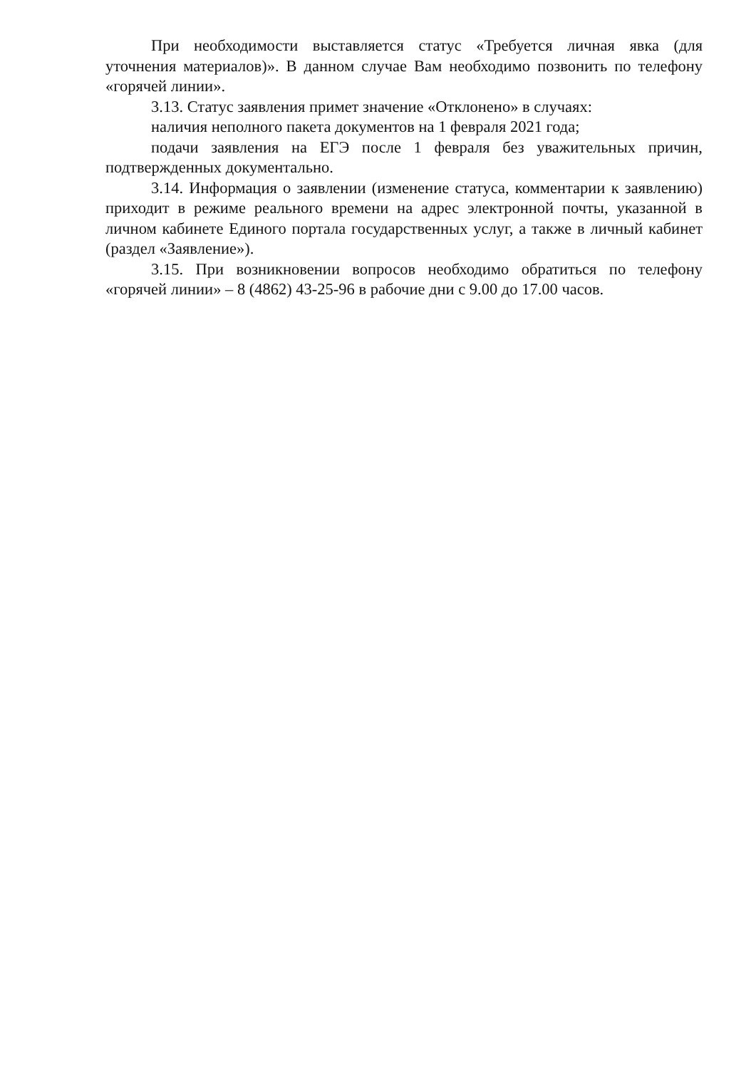При необходимости выставляется статус «Требуется личная явка (для уточнения материалов)». В данном случае Вам необходимо позвонить по телефону «горячей линии».
3.13. Статус заявления примет значение «Отклонено» в случаях:
наличия неполного пакета документов на 1 февраля 2021 года;
подачи заявления на ЕГЭ после 1 февраля без уважительных причин, подтвержденных документально.
3.14. Информация о заявлении (изменение статуса, комментарии к заявлению) приходит в режиме реального времени на адрес электронной почты, указанной в личном кабинете Единого портала государственных услуг, а также в личный кабинет (раздел «Заявление»).
3.15. При возникновении вопросов необходимо обратиться по телефону «горячей линии» – 8 (4862) 43-25-96 в рабочие дни с 9.00 до 17.00 часов.